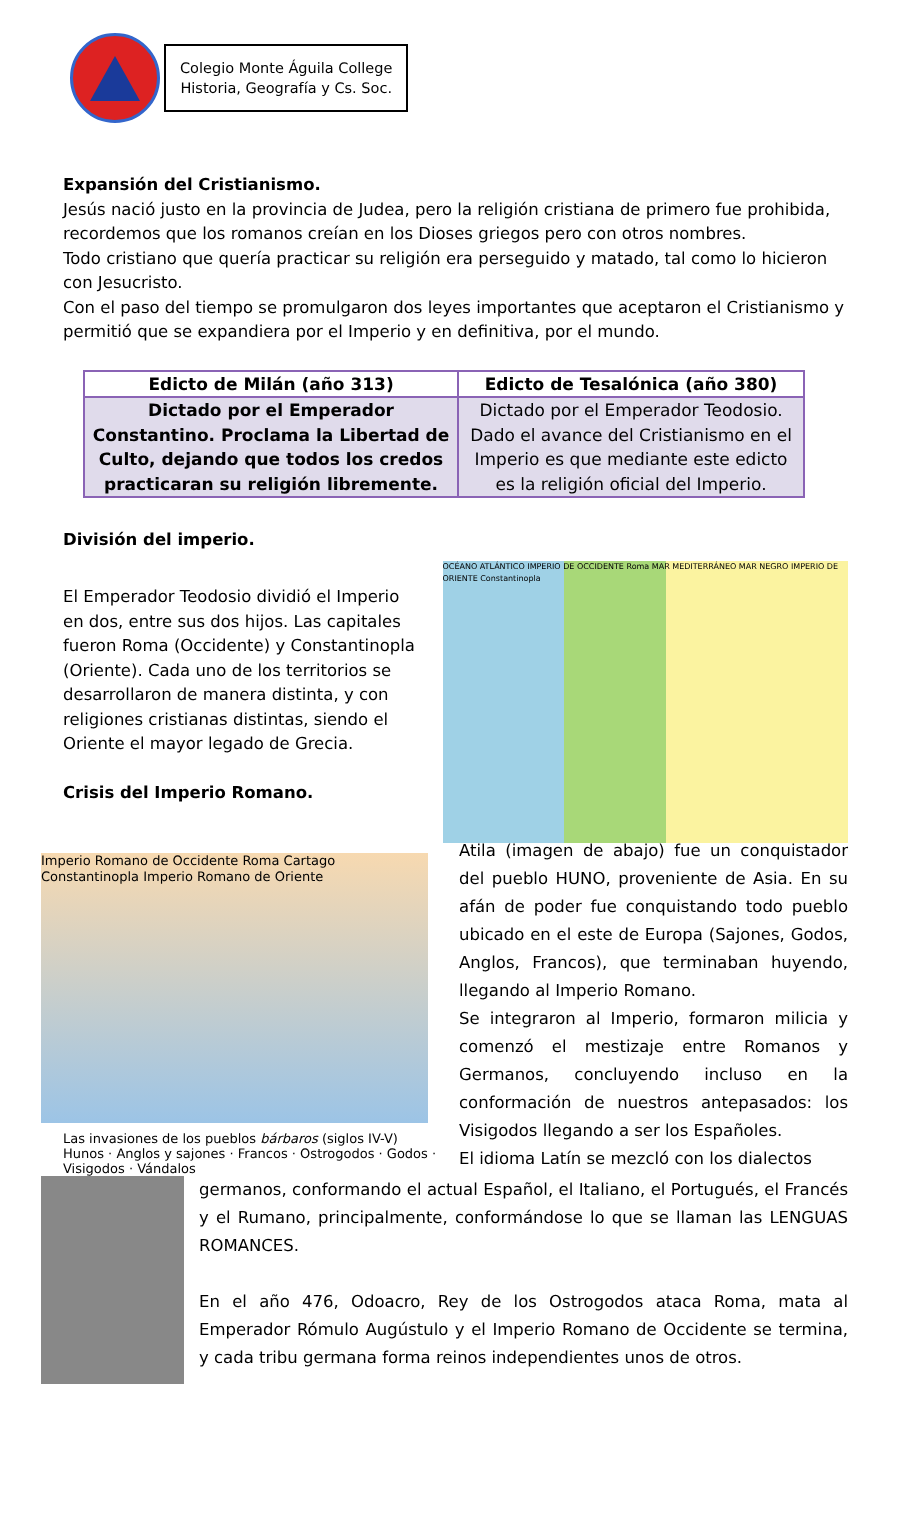Colegio Monte Águila College
Historia, Geografía y Cs. Soc.
Expansión del Cristianismo.
Jesús nació justo en la provincia de Judea, pero la religión cristiana de primero fue prohibida, recordemos que los romanos creían en los Dioses griegos pero con otros nombres.
Todo cristiano que quería practicar su religión era perseguido y matado, tal como lo hicieron con Jesucristo.
Con el paso del tiempo se promulgaron dos leyes importantes que aceptaron el Cristianismo y permitió que se expandiera por el Imperio y en definitiva, por el mundo.
| Edicto de Milán (año 313) | Edicto de Tesalónica (año 380) |
| --- | --- |
| Dictado por el Emperador Constantino. Proclama la Libertad de Culto, dejando que todos los credos practicaran su religión libremente. | Dictado por el Emperador Teodosio. Dado el avance del Cristianismo en el Imperio es que mediante este edicto es la religión oficial del Imperio. |
División del imperio.
El Emperador Teodosio dividió el Imperio en dos, entre sus dos hijos. Las capitales fueron Roma (Occidente) y Constantinopla (Oriente). Cada uno de los territorios se desarrollaron de manera distinta, y con religiones cristianas distintas, siendo el Oriente el mayor legado de Grecia.
Crisis del Imperio Romano.
OCÉANO ATLÁNTICO IMPERIO DE OCCIDENTE Roma MAR MEDITERRÁNEO MAR NEGRO IMPERIO DE ORIENTE Constantinopla
Imperio Romano de Occidente Roma Cartago Constantinopla Imperio Romano de Oriente
Las invasiones de los pueblos bárbaros (siglos IV-V)
Hunos · Anglos y sajones · Francos · Ostrogodos · Godos · Visigodos · Vándalos
Atila (imagen de abajo) fue un conquistador del pueblo HUNO, proveniente de Asia. En su afán de poder fue conquistando todo pueblo ubicado en el este de Europa (Sajones, Godos, Anglos, Francos), que terminaban huyendo, llegando al Imperio Romano.
Se integraron al Imperio, formaron milicia y comenzó el mestizaje entre Romanos y Germanos, concluyendo incluso en la conformación de nuestros antepasados: los Visigodos llegando a ser los Españoles.
El idioma Latín se mezcló con los dialectos
germanos, conformando el actual Español, el Italiano, el Portugués, el Francés y el Rumano, principalmente, conformándose lo que se llaman las LENGUAS ROMANCES.
En el año 476, Odoacro, Rey de los Ostrogodos ataca Roma, mata al Emperador Rómulo Augústulo y el Imperio Romano de Occidente se termina, y cada tribu germana forma reinos independientes unos de otros.